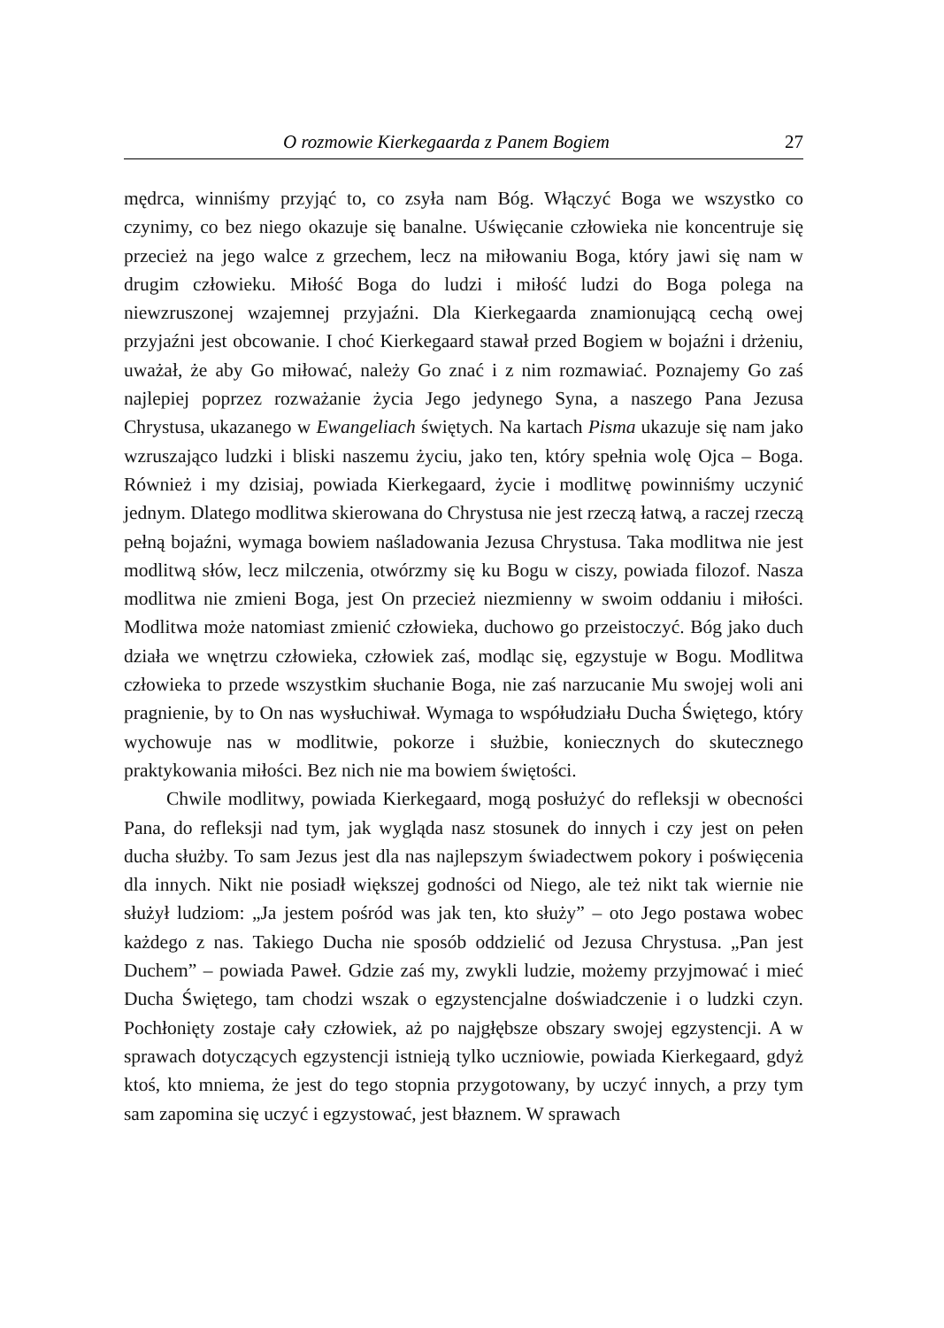O rozmowie Kierkegaarda z Panem Bogiem 27
mędrca, winniśmy przyjąć to, co zsyła nam Bóg. Włączyć Boga we wszystko co czynimy, co bez niego okazuje się banalne. Uświęcanie człowieka nie koncentruje się przecież na jego walce z grzechem, lecz na miłowaniu Boga, który jawi się nam w drugim człowieku. Miłość Boga do ludzi i miłość ludzi do Boga polega na niewzruszonej wzajemnej przyjaźni. Dla Kierkegaarda znamionującą cechą owej przyjaźni jest obcowanie. I choć Kierkegaard stawał przed Bogiem w bojaźni i drżeniu, uważał, że aby Go miłować, należy Go znać i z nim rozmawiać. Poznajemy Go zaś najlepiej poprzez rozważanie życia Jego jedynego Syna, a naszego Pana Jezusa Chrystusa, ukazanego w Ewangeliach świętych. Na kartach Pisma ukazuje się nam jako wzruszająco ludzki i bliski naszemu życiu, jako ten, który spełnia wolę Ojca – Boga. Również i my dzisiaj, powiada Kierkegaard, życie i modlitwę powinniśmy uczynić jednym. Dlatego modlitwa skierowana do Chrystusa nie jest rzeczą łatwą, a raczej rzeczą pełną bojaźni, wymaga bowiem naśladowania Jezusa Chrystusa. Taka modlitwa nie jest modlitwą słów, lecz milczenia, otwórzmy się ku Bogu w ciszy, powiada filozof. Nasza modlitwa nie zmieni Boga, jest On przecież niezmienny w swoim oddaniu i miłości. Modlitwa może natomiast zmienić człowieka, duchowo go przeistoczyć. Bóg jako duch działa we wnętrzu człowieka, człowiek zaś, modląc się, egzystuje w Bogu. Modlitwa człowieka to przede wszystkim słuchanie Boga, nie zaś narzucanie Mu swojej woli ani pragnienie, by to On nas wysłuchiwał. Wymaga to współudziału Ducha Świętego, który wychowuje nas w modlitwie, pokorze i służbie, koniecznych do skutecznego praktykowania miłości. Bez nich nie ma bowiem świętości.
Chwile modlitwy, powiada Kierkegaard, mogą posłużyć do refleksji w obecności Pana, do refleksji nad tym, jak wygląda nasz stosunek do innych i czy jest on pełen ducha służby. To sam Jezus jest dla nas najlepszym świadectwem pokory i poświęcenia dla innych. Nikt nie posiadł większej godności od Niego, ale też nikt tak wiernie nie służył ludziom: „Ja jestem pośród was jak ten, kto służy” – oto Jego postawa wobec każdego z nas. Takiego Ducha nie sposób oddzielić od Jezusa Chrystusa. „Pan jest Duchem” – powiada Paweł. Gdzie zaś my, zwykli ludzie, możemy przyjmować i mieć Ducha Świętego, tam chodzi wszak o egzystencjalne doświadczenie i o ludzki czyn. Pochłonięty zostaje cały człowiek, aż po najgłębsze obszary swojej egzystencji. A w sprawach dotyczących egzystencji istnieją tylko uczniowie, powiada Kierkegaard, gdyż ktoś, kto mniema, że jest do tego stopnia przygotowany, by uczyć innych, a przy tym sam zapomina się uczyć i egzystować, jest błaznem. W sprawach